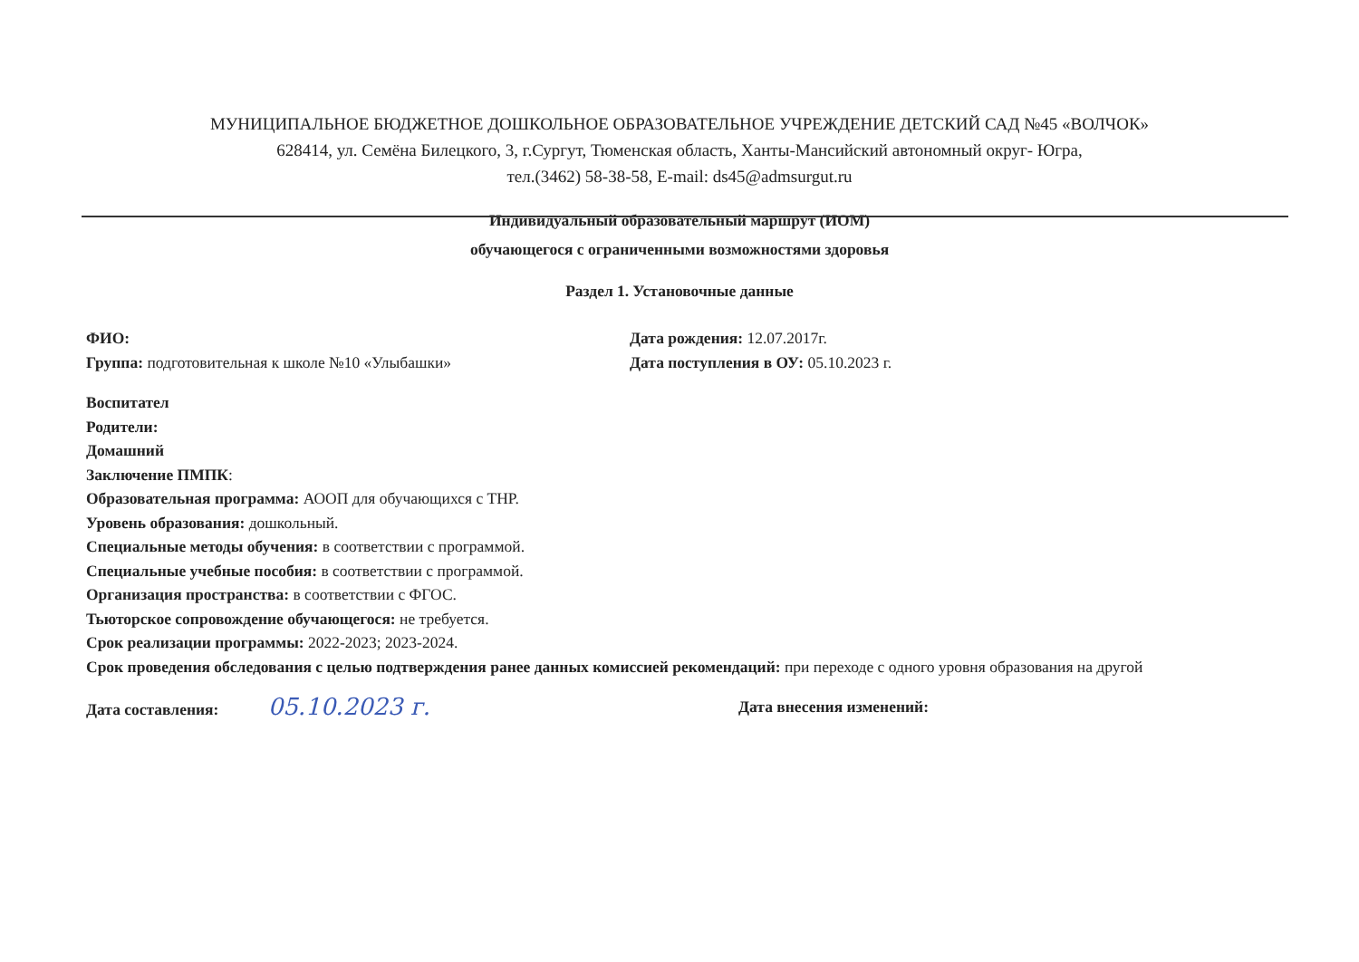МУНИЦИПАЛЬНОЕ БЮДЖЕТНОЕ ДОШКОЛЬНОЕ ОБРАЗОВАТЕЛЬНОЕ УЧРЕЖДЕНИЕ ДЕТСКИЙ САД №45 «ВОЛЧОК»
628414, ул. Семёна Билецкого, 3, г.Сургут, Тюменская область, Ханты-Мансийский автономный округ- Югра,
тел.(3462) 58-38-58, E-mail: ds45@admsurgut.ru
Индивидуальный образовательный маршрут (ИОМ)
обучающегося с ограниченными возможностями здоровья
Раздел 1. Установочные данные
ФИО: Дата рождения: 12.07.2017г.
Группа: подготовительная к школе №10 «Улыбашки» Дата поступления в ОУ: 05.10.2023 г.
Воспитател
Родители:
Домашний
Заключение ПМПК:
Образовательная программа: АООП для обучающихся с ТНР.
Уровень образования: дошкольный.
Специальные методы обучения: в соответствии с программой.
Специальные учебные пособия: в соответствии с программой.
Организация пространства: в соответствии с ФГОС.
Тьюторское сопровождение обучающегося: не требуется.
Срок реализации программы: 2022-2023; 2023-2024.
Срок проведения обследования с целью подтверждения ранее данных комиссией рекомендаций: при переходе с одного уровня образования на другой
Дата составления: 05.10.2023 г.
Дата внесения изменений: